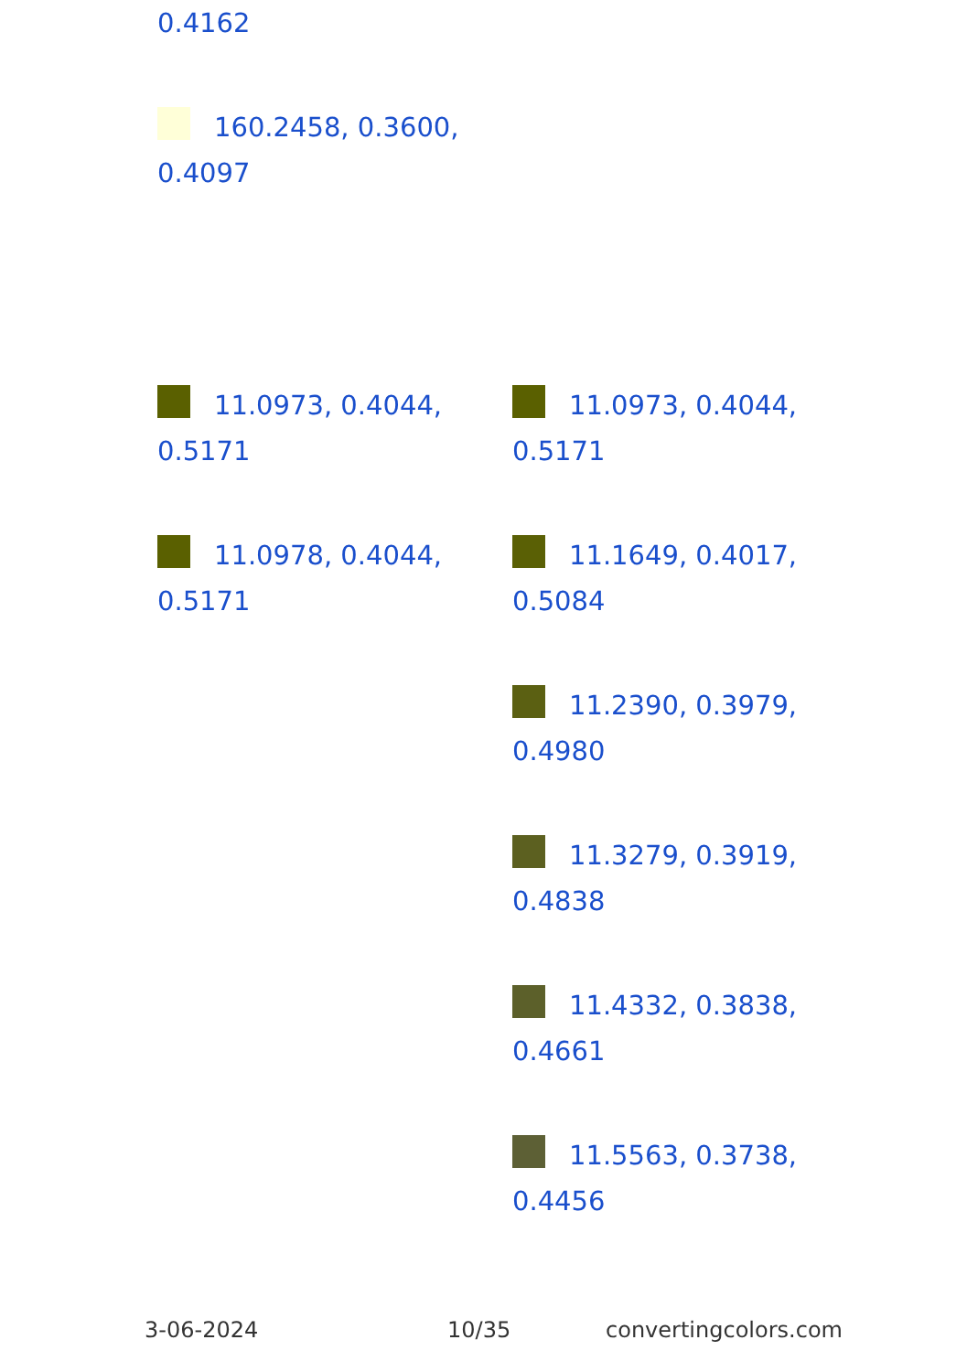0.4162
160.2458, 0.3600, 0.4097
11.0973, 0.4044, 0.5171
11.0973, 0.4044, 0.5171
11.0978, 0.4044, 0.5171
11.1649, 0.4017, 0.5084
11.2390, 0.3979, 0.4980
11.3279, 0.3919, 0.4838
11.4332, 0.3838, 0.4661
11.5563, 0.3738, 0.4456
3-06-2024 10/35 convertingcolors.com